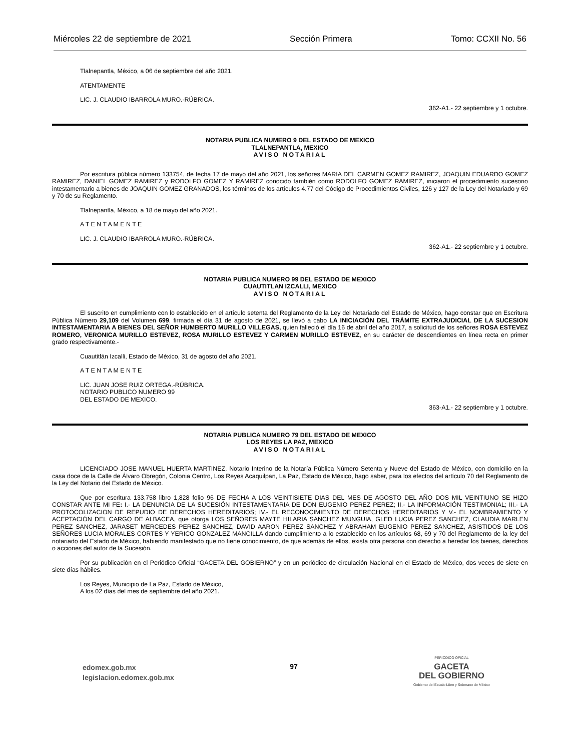Miércoles 22 de septiembre de 2021 Sección Primera Tomo: CCXII No. 56
Tlalnepantla, México, a 06 de septiembre del año 2021.
ATENTAMENTE
LIC. J. CLAUDIO IBARROLA MURO.-RÚBRICA.
362-A1.- 22 septiembre y 1 octubre.
NOTARIA PUBLICA NUMERO 9 DEL ESTADO DE MEXICO
TLALNEPANTLA, MEXICO
AVISO NOTARIAL
Por escritura pública número 133754, de fecha 17 de mayo del año 2021, los señores MARIA DEL CARMEN GOMEZ RAMIREZ, JOAQUIN EDUARDO GOMEZ RAMIREZ, DANIEL GOMEZ RAMIREZ y RODOLFO GOMEZ Y RAMIREZ conocido también como RODOLFO GOMEZ RAMIREZ, iniciaron el procedimiento sucesorio intestamentario a bienes de JOAQUIN GOMEZ GRANADOS, los términos de los artículos 4.77 del Código de Procedimientos Civiles, 126 y 127 de la Ley del Notariado y 69 y 70 de su Reglamento.
Tlalnepantla, México, a 18 de mayo del año 2021.
A T E N T A M E N T E
LIC. J. CLAUDIO IBARROLA MURO.-RÚBRICA.
362-A1.- 22 septiembre y 1 octubre.
NOTARIA PUBLICA NUMERO 99 DEL ESTADO DE MEXICO
CUAUTITLAN IZCALLI, MEXICO
AVISO NOTARIAL
El suscrito en cumplimiento con lo establecido en el artículo setenta del Reglamento de la Ley del Notariado del Estado de México, hago constar que en Escritura Pública Número 29,109 del Volumen 699, firmada el día 31 de agosto de 2021, se llevó a cabo LA INICIACIÓN DEL TRÁMITE EXTRAJUDICIAL DE LA SUCESION INTESTAMENTARIA A BIENES DEL SEÑOR HUMBERTO MURILLO VILLEGAS, quien falleció el día 16 de abril del año 2017, a solicitud de los señores ROSA ESTEVEZ ROMERO, VERONICA MURILLO ESTEVEZ, ROSA MURILLO ESTEVEZ Y CARMEN MURILLO ESTEVEZ, en su carácter de descendientes en línea recta en primer grado respectivamente.-
Cuautitlán Izcalli, Estado de México, 31 de agosto del año 2021.
A T E N T A M E N T E
LIC. JUAN JOSE RUIZ ORTEGA.-RÚBRICA.
NOTARIO PUBLICO NUMERO 99
DEL ESTADO DE MEXICO.
363-A1.- 22 septiembre y 1 octubre.
NOTARIA PUBLICA NUMERO 79 DEL ESTADO DE MEXICO
LOS REYES LA PAZ, MEXICO
AVISO NOTARIAL
LICENCIADO JOSE MANUEL HUERTA MARTINEZ, Notario Interino de la Notaría Pública Número Setenta y Nueve del Estado de México, con domicilio en la casa doce de la Calle de Álvaro Obregón, Colonia Centro, Los Reyes Acaquilpan, La Paz, Estado de México, hago saber, para los efectos del artículo 70 del Reglamento de la Ley del Notario del Estado de México.
Que por escritura 133,758 libro 1,828 folio 96 DE FECHA A LOS VEINTISIETE DIAS DEL MES DE AGOSTO DEL AÑO DOS MIL VEINTIUNO SE HIZO CONSTAR ANTE MI FE: I.- LA DENUNCIA DE LA SUCESIÓN INTESTAMENTARIA DE DON EUGENIO PEREZ PEREZ; II.- LA INFORMACIÓN TESTIMONIAL; III.- LA PROTOCOLIZACION DE REPUDIO DE DERECHOS HEREDITARIOS; IV.- EL RECONOCIMIENTO DE DERECHOS HEREDITARIOS Y V.- EL NOMBRAMIENTO Y ACEPTACIÓN DEL CARGO DE ALBACEA, que otorga LOS SEÑORES MAYTE HILARIA SANCHEZ MUNGUIA, GLED LUCIA PEREZ SANCHEZ, CLAUDIA MARLEN PEREZ SANCHEZ, JARASET MERCEDES PEREZ SANCHEZ, DAVID AARON PEREZ SANCHEZ Y ABRAHAM EUGENIO PEREZ SANCHEZ, ASISTIDOS DE LOS SEÑORES LUCIA MORALES CORTES Y YERICO GONZALEZ MANCILLA dando cumplimiento a lo establecido en los artículos 68, 69 y 70 del Reglamento de la ley del notariado del Estado de México, habiendo manifestado que no tiene conocimiento, de que además de ellos, exista otra persona con derecho a heredar los bienes, derechos o acciones del autor de la Sucesión.
Por su publicación en el Periódico Oficial “GACETA DEL GOBIERNO” y en un periódico de circulación Nacional en el Estado de México, dos veces de siete en siete días hábiles.
Los Reyes, Municipio de La Paz, Estado de México,
A los 02 días del mes de septiembre del año 2021.
edomex.gob.mx
legislacion.edomex.gob.mx
97
PERIÓDICO OFICIAL
GACETA
DEL GOBIERNO
Gobierno del Estado Libre y Soberano de México